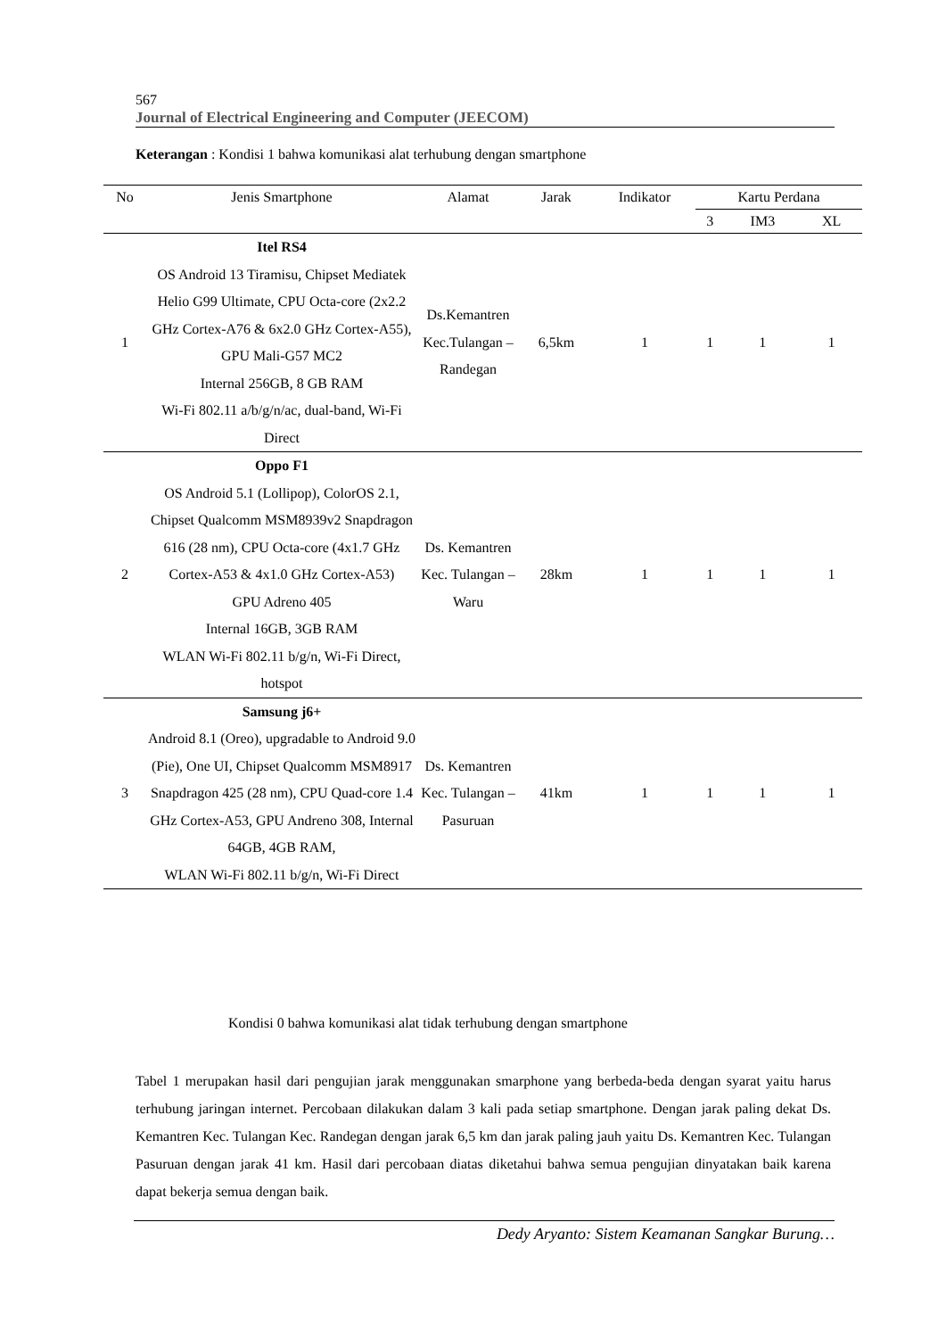567
Journal of Electrical Engineering and Computer (JEECOM)
Keterangan : Kondisi 1 bahwa komunikasi alat terhubung dengan smartphone
| No | Jenis Smartphone | Alamat | Jarak | Indikator | Kartu Perdana | | |
| --- | --- | --- | --- | --- | --- | --- | --- |
| | | | | | 3 | IM3 | XL |
| 1 | Itel RS4 OS Android 13 Tiramisu, Chipset Mediatek Helio G99 Ultimate, CPU Octa-core (2x2.2 GHz Cortex-A76 & 6x2.0 GHz Cortex-A55), GPU Mali-G57 MC2 Internal 256GB, 8 GB RAM Wi-Fi 802.11 a/b/g/n/ac, dual-band, Wi-Fi Direct | Ds.Kemantren Kec.Tulangan – Randegan | 6,5km | 1 | 1 | 1 | 1 |
| 2 | Oppo F1 OS Android 5.1 (Lollipop), ColorOS 2.1, Chipset Qualcomm MSM8939v2 Snapdragon 616 (28 nm), CPU Octa-core (4x1.7 GHz Cortex-A53 & 4x1.0 GHz Cortex-A53) GPU Adreno 405 Internal 16GB, 3GB RAM WLAN Wi-Fi 802.11 b/g/n, Wi-Fi Direct, hotspot | Ds. Kemantren Kec. Tulangan – Waru | 28km | 1 | 1 | 1 | 1 |
| 3 | Samsung j6+ Android 8.1 (Oreo), upgradable to Android 9.0 (Pie), One UI, Chipset Qualcomm MSM8917 Snapdragon 425 (28 nm), CPU Quad-core 1.4 GHz Cortex-A53, GPU Andreno 308, Internal 64GB, 4GB RAM, WLAN Wi-Fi 802.11 b/g/n, Wi-Fi Direct | Ds. Kemantren Kec. Tulangan – Pasuruan | 41km | 1 | 1 | 1 | 1 |
Kondisi 0 bahwa komunikasi alat tidak terhubung dengan smartphone
Tabel 1 merupakan hasil dari pengujian jarak menggunakan smarphone yang berbeda-beda dengan syarat yaitu harus terhubung jaringan internet. Percobaan dilakukan dalam 3 kali pada setiap smartphone. Dengan jarak paling dekat Ds. Kemantren Kec. Tulangan Kec. Randegan dengan jarak 6,5 km dan jarak paling jauh yaitu Ds. Kemantren Kec. Tulangan Pasuruan dengan jarak 41 km. Hasil dari percobaan diatas diketahui bahwa semua pengujian dinyatakan baik karena dapat bekerja semua dengan baik.
Dedy Aryanto: Sistem Keamanan Sangkar Burung…